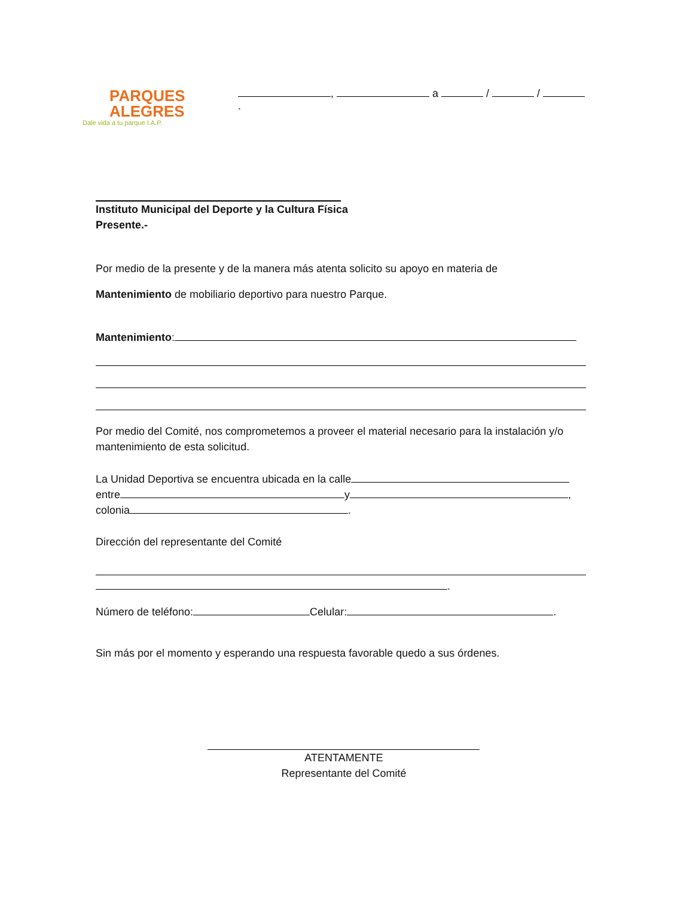PARQUES
ALEGRES
Dale vida a tu parque I.A.P.
, a / / .
Instituto Municipal del Deporte y la Cultura Física
Presente.-
Por medio de la presente y de la manera más atenta solicito su apoyo en materia de
Mantenimiento de mobiliario deportivo para nuestro Parque.
Mantenimiento:
Por medio del Comité, nos comprometemos a proveer el material necesario para la instalación y/o mantenimiento de esta solicitud.
La Unidad Deportiva se encuentra ubicada en la calle
entre y ,
colonia .
Dirección del representante del Comité
.
Número de teléfono: Celular: .
Sin más por el momento y esperando una respuesta favorable quedo a sus órdenes.
ATENTAMENTE
Representante del Comité